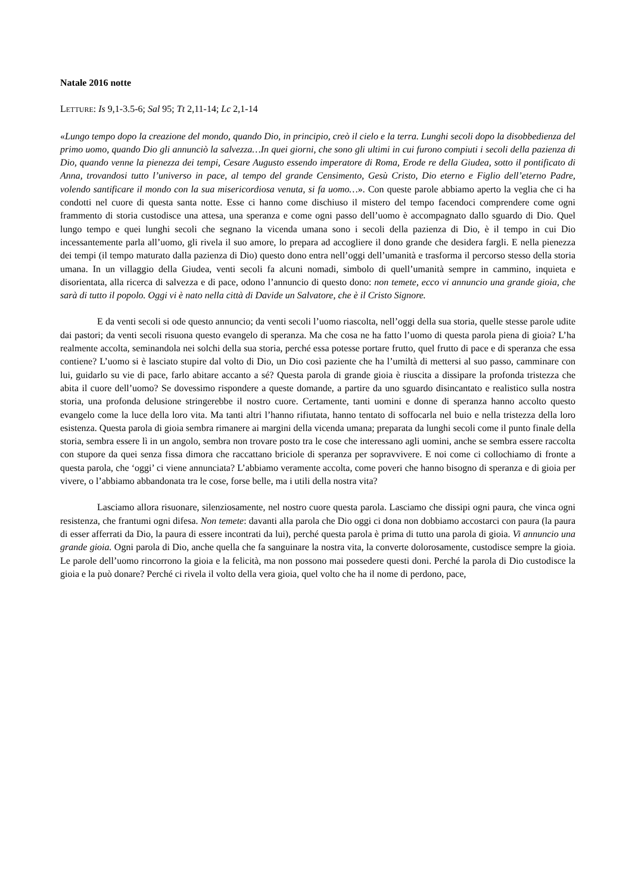Natale 2016 notte
LETTURE: Is 9,1-3.5-6; Sal 95; Tt 2,11-14; Lc 2,1-14
«Lungo tempo dopo la creazione del mondo, quando Dio, in principio, creò il cielo e la terra. Lunghi secoli dopo la disobbedienza del primo uomo, quando Dio gli annunciò la salvezza…In quei giorni, che sono gli ultimi in cui furono compiuti i secoli della pazienza di Dio, quando venne la pienezza dei tempi, Cesare Augusto essendo imperatore di Roma, Erode re della Giudea, sotto il pontificato di Anna, trovandosi tutto l’universo in pace, al tempo del grande Censimento, Gesù Cristo, Dio eterno e Figlio dell’eterno Padre, volendo santificare il mondo con la sua misericordiosa venuta, si fa uomo…». Con queste parole abbiamo aperto la veglia che ci ha condotti nel cuore di questa santa notte. Esse ci hanno come dischiuso il mistero del tempo facendoci comprendere come ogni frammento di storia custodisce una attesa, una speranza e come ogni passo dell’uomo è accompagnato dallo sguardo di Dio. Quel lungo tempo e quei lunghi secoli che segnano la vicenda umana sono i secoli della pazienza di Dio, è il tempo in cui Dio incessantemente parla all’uomo, gli rivela il suo amore, lo prepara ad accogliere il dono grande che desidera fargli. E nella pienezza dei tempi (il tempo maturato dalla pazienza di Dio) questo dono entra nell’oggi dell’umanità e trasforma il percorso stesso della storia umana. In un villaggio della Giudea, venti secoli fa alcuni nomadi, simbolo di quell’umanità sempre in cammino, inquieta e disorientata, alla ricerca di salvezza e di pace, odono l’annuncio di questo dono: non temete, ecco vi annuncio una grande gioia, che sarà di tutto il popolo. Oggi vi è nato nella città di Davide un Salvatore, che è il Cristo Signore.
E da venti secoli si ode questo annuncio; da venti secoli l’uomo riascolta, nell’oggi della sua storia, quelle stesse parole udite dai pastori; da venti secoli risuona questo evangelo di speranza. Ma che cosa ne ha fatto l’uomo di questa parola piena di gioia? L’ha realmente accolta, seminandola nei solchi della sua storia, perché essa potesse portare frutto, quel frutto di pace e di speranza che essa contiene? L’uomo si è lasciato stupire dal volto di Dio, un Dio così paziente che ha l’umiltà di mettersi al suo passo, camminare con lui, guidarlo su vie di pace, farlo abitare accanto a sé? Questa parola di grande gioia è riuscita a dissipare la profonda tristezza che abita il cuore dell’uomo? Se dovessimo rispondere a queste domande, a partire da uno sguardo disincantato e realistico sulla nostra storia, una profonda delusione stringerebbe il nostro cuore. Certamente, tanti uomini e donne di speranza hanno accolto questo evangelo come la luce della loro vita. Ma tanti altri l’hanno rifiutata, hanno tentato di soffocarla nel buio e nella tristezza della loro esistenza. Questa parola di gioia sembra rimanere ai margini della vicenda umana; preparata da lunghi secoli come il punto finale della storia, sembra essere lì in un angolo, sembra non trovare posto tra le cose che interessano agli uomini, anche se sembra essere raccolta con stupore da quei senza fissa dimora che raccattano briciole di speranza per sopravvivere. E noi come ci collochiamo di fronte a questa parola, che ‘oggi’ ci viene annunciata? L’abbiamo veramente accolta, come poveri che hanno bisogno di speranza e di gioia per vivere, o l’abbiamo abbandonata tra le cose, forse belle, ma i utili della nostra vita?
Lasciamo allora risuonare, silenziosamente, nel nostro cuore questa parola. Lasciamo che dissipi ogni paura, che vinca ogni resistenza, che frantumi ogni difesa. Non temete: davanti alla parola che Dio oggi ci dona non dobbiamo accostarci con paura (la paura di esser afferrati da Dio, la paura di essere incontrati da lui), perché questa parola è prima di tutto una parola di gioia. Vi annuncio una grande gioia. Ogni parola di Dio, anche quella che fa sanguinare la nostra vita, la converte dolorosamente, custodisce sempre la gioia. Le parole dell’uomo rincorrono la gioia e la felicità, ma non possono mai possedere questi doni. Perché la parola di Dio custodisce la gioia e la può donare? Perché ci rivela il volto della vera gioia, quel volto che ha il nome di perdono, pace,